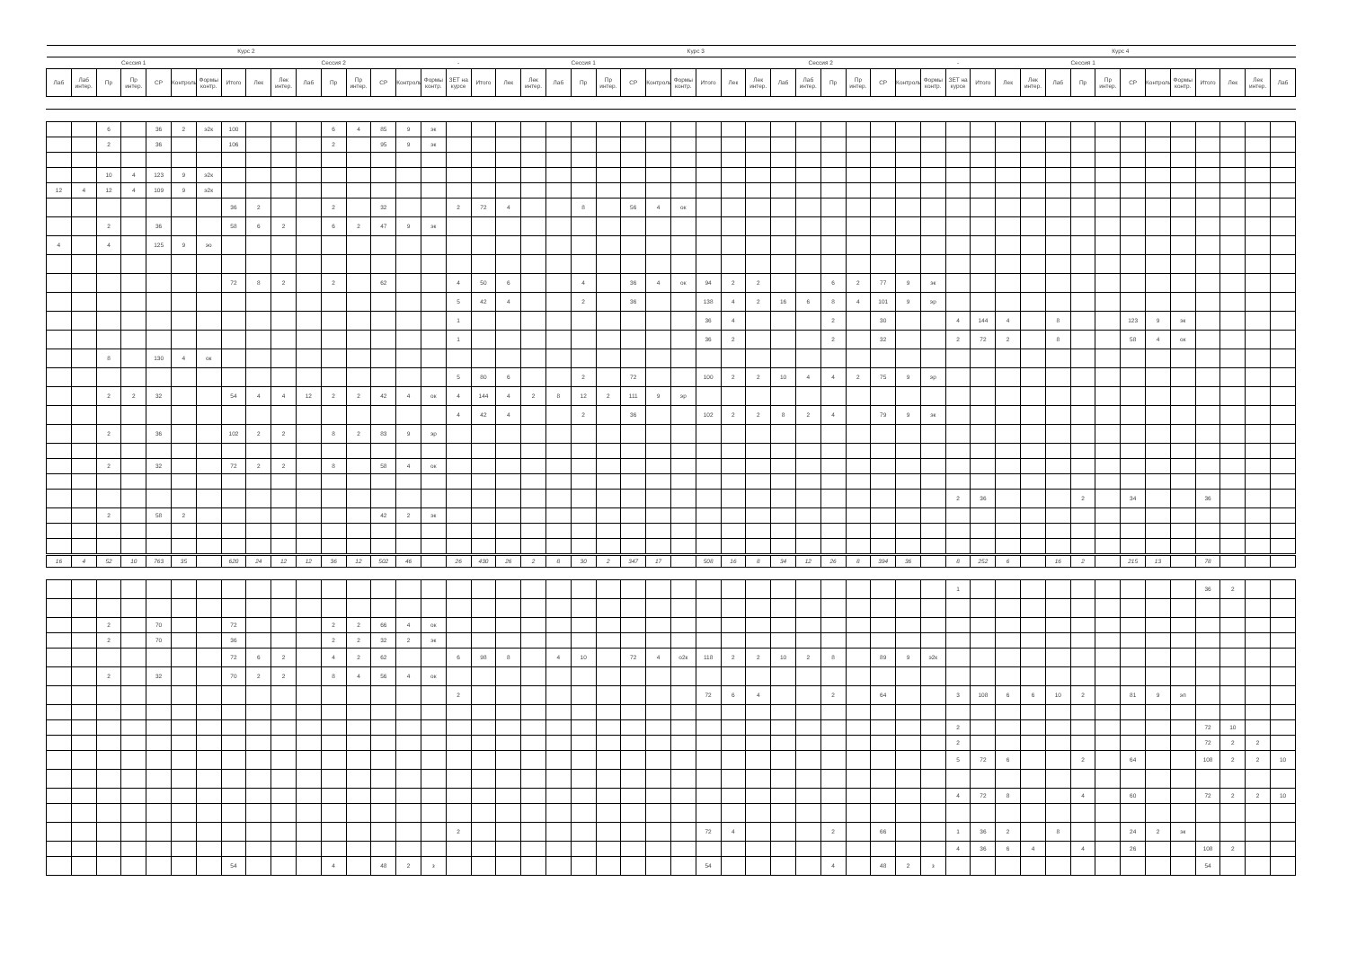| Курс 2 | | | | | | | | | | | | | | | | Курс 3 | | | | | | | | | | | | | | | | | | | | Курс 4 | | | | | | | | | | | | | |
| --- | --- | --- | --- | --- | --- | --- | --- | --- | --- | --- | --- | --- | --- | --- | --- | --- | --- | --- | --- | --- | --- | --- | --- | --- | --- | --- | --- | --- | --- | --- | --- | --- | --- | --- | --- | --- | --- | --- | --- | --- | --- | --- | --- | --- | --- | --- | --- | --- | --- |
| Сессия 1 | | | | | | | Сессия 2 | | | | | | | | | - | Сессия 1 | | | | | | | | | Сессия 2 | | | | | | | | | | - | Сессия 1 | | | | | | | | | | | | |
| Лаб | Лаб интер. | Пр | Пр интер. | СР | Контроль | Формы контр. | Итого | Лек | Лек интер. | Лаб | Пр | Пр интер. | СР | Контроль | Формы контр. | ЗЕТ на курсе | Итого | Лек | Лек интер. | Лаб | Пр | Пр интер. | СР | Контроль | Формы контр. | Итого | Лек | Лек интер. | Лаб | Лаб интер. | Пр | Пр интер. | СР | Контроль | Формы контр. | ЗЕТ на курсе | Итого | Лек | Лек интер. | Лаб | Пр | Пр интер. | СР | Контроль | Формы контр. | Итого | Лек | Лек интер. | Лаб |
| | | 6 | | 36 | 2 | э2к | 100 | | | | 6 | 4 | 85 | 9 | эк | | | | | | | | | | | | | | | | | | | | | | | | | | | | | | | | | | |
| | | 2 | | 36 | | | 106 | | | | 2 | | 95 | 9 | эк | | | | | | | | | | | | | | | | | | | | | | | | | | | | | | | | | | |
| | | 10 | 4 | 123 | 9 | э2к | | | | | | | | | | | | | | | | | | | | | | | | | | | | | | | | | | | | | | | | | | | |
| 12 | 4 | 12 | 4 | 109 | 9 | э2к | | | | | | | | | | | | | | | | | | | | | | | | | | | | | | | | | | | | | | | | | | | |
| | | | | | | | 36 | 2 | | | 2 | | 32 | | | 2 | 72 | 4 | | | 8 | | 56 | 4 | ок | | | | | | | | | | | | | | | | | | | | | | | | |
| | | 2 | | 36 | | | 58 | 6 | 2 | | 6 | 2 | 47 | 9 | эк | | | | | | | | | | | | | | | | | | | | | | | | | | | | | | | | | | |
| 4 | | 4 | | 125 | 9 | эо | | | | | | | | | | | | | | | | | | | | | | | | | | | | | | | | | | | | | | | | | | | |
| | | | | | | | 72 | 8 | 2 | | 2 | | 62 | | | 4 | 50 | 6 | | | 4 | | 36 | 4 | ок | 94 | 2 | 2 | | | 6 | 2 | 77 | 9 | эк | | | | | | | | | | | | | | |
| | | | | | | | | | | | | | | | | 5 | 42 | 4 | | | 2 | | 36 | | | 138 | 4 | 2 | 16 | 6 | 8 | 4 | 101 | 9 | эр | | | | | | | | | | | | | | |
| | | | | | | | | | | | | | | | | 1 | | | | | | | | | | 36 | 4 | | | | 2 | | 30 | | | 4 | 144 | 4 | | 8 | | | 123 | 9 | эк | | | | |
| | | | | | | | | | | | | | | | | 1 | | | | | | | | | | 36 | 2 | | | | 2 | | 32 | | | 2 | 72 | 2 | | 8 | | | 58 | 4 | ок | | | | |
| | | 8 | | 130 | 4 | ок | | | | | | | | | | | | | | | | | | | | | | | | | | | | | | | | | | | | | | | | | | | |
| | | | | | | | | | | | | | | | | 5 | 80 | 6 | | | 2 | | 72 | | | 100 | 2 | 2 | 10 | 4 | 4 | 2 | 75 | 9 | эр | | | | | | | | | | | | | | |
| | | 2 | 2 | 32 | | | 54 | 4 | 4 | 12 | 2 | 2 | 42 | 4 | ок | 4 | 144 | 4 | 2 | 8 | 12 | 2 | 111 | 9 | эр | | | | | | | | | | | | | | | | | | | | | | | | |
| | | | | | | | | | | | | | | | | 4 | 42 | 4 | | | 2 | | 36 | | | 102 | 2 | 2 | 8 | 2 | 4 | | 79 | 9 | эк | | | | | | | | | | | | | | |
| | | 2 | | 36 | | | 102 | 2 | 2 | | 8 | 2 | 83 | 9 | эр | | | | | | | | | | | | | | | | | | | | | | | | | | | | | | | | | | |
| | | 2 | | 32 | | | 72 | 2 | 2 | | 8 | | 58 | 4 | ок | | | | | | | | | | | | | | | | | | | | | | | | | | | | | | | | | | |
| | | | | | | | | | | | | | | | | | | | | | | | | | | | | | | | | | | | | 2 | 36 | | | | 2 | | 34 | | | 36 | | | |
| | | 2 | | 58 | 2 | | | | | | | | 42 | 2 | эк | | | | | | | | | | | | | | | | | | | | | | | | | | | | | | | | | | |
| 16 | 4 | 52 | 10 | 763 | 35 | | 620 | 24 | 12 | 12 | 36 | 12 | 502 | 46 | | 26 | 430 | 26 | 2 | 8 | 30 | 2 | 347 | 17 | | 508 | 16 | 8 | 34 | 12 | 26 | 8 | 394 | 36 | | 8 | 252 | 6 | | 16 | 2 | | 215 | 13 | | 78 | | | |
| | | | | | | | | | | | | | | | | | | | | | | | | | | | | | | | | | | | | 1 | | | | | | | | | | 36 | 2 | | |
| | | 2 | | 70 | | | 72 | | | | 2 | 2 | 66 | 4 | ок | | | | | | | | | | | | | | | | | | | | | | | | | | | | | | | | | | |
| | | 2 | | 70 | | | 36 | | | | 2 | 2 | 32 | 2 | эк | | | | | | | | | | | | | | | | | | | | | | | | | | | | | | | | | | |
| | | | | | | | 72 | 6 | 2 | | 4 | 2 | 62 | | | 6 | 98 | 8 | | 4 | 10 | | 72 | 4 | о2к | 118 | 2 | 2 | 10 | 2 | 8 | | 89 | 9 | э2к | | | | | | | | | | | | | | |
| | | 2 | | 32 | | | 70 | 2 | 2 | | 8 | 4 | 56 | 4 | ок | | | | | | | | | | | | | | | | | | | | | | | | | | | | | | | | | | |
| | | | | | | | | | | | | | | | | 2 | | | | | | | | | | 72 | 6 | 4 | | | 2 | | 64 | | | 3 | 108 | 6 | 6 | 10 | 2 | | 81 | 9 | эп | | | | |
| | | | | | | | | | | | | | | | | | | | | | | | | | | | | | | | | | | | | 2 | | | | | | | | | | 72 | 10 | | |
| | | | | | | | | | | | | | | | | | | | | | | | | | | | | | | | | | | | | 2 | | | | | | | | | | 72 | 2 | 2 | |
| | | | | | | | | | | | | | | | | | | | | | | | | | | | | | | | | | | | | 5 | 72 | 6 | | | 2 | | 64 | | | 108 | 2 | 2 | 10 |
| | | | | | | | | | | | | | | | | | | | | | | | | | | | | | | | | | | | | 4 | 72 | 8 | | | 4 | | 60 | | | 72 | 2 | 2 | 10 |
| | | | | | | | | | | | | | | | | 2 | | | | | | | | | | 72 | 4 | | | | 2 | | 66 | | | 1 | 36 | 2 | | 8 | | | 24 | 2 | эк | | | | |
| | | | | | | | | | | | | | | | | | | | | | | | | | | | | | | | | | | | | 4 | 36 | 6 | 4 | | 4 | | 26 | | | 108 | 2 | | |
| | | | | | | | 54 | | | | 4 | | 48 | 2 | з | | | | | | | | | | | 54 | | | | | 4 | | 48 | 2 | з | | | | | | | | | | | 54 | | | |